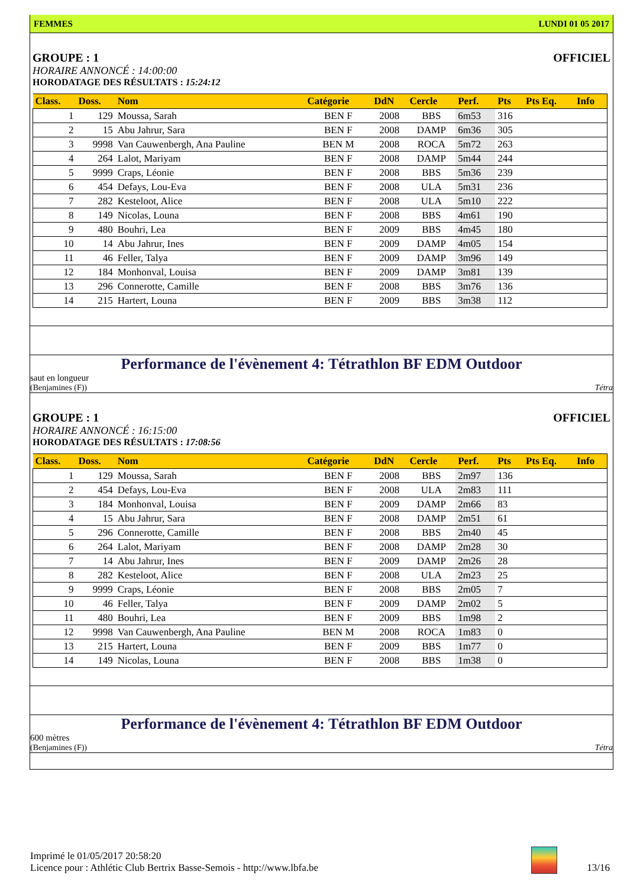FEMMES LUNDI 01 05 2017
GROUPE : 1 OFFICIEL
HORAIRE ANNONCÉ : 14:00:00
HORODATAGE DES RÉSULTATS : 15:24:12
| Class. | Doss. | Nom | Catégorie | DdN | Cercle | Perf. | Pts | Pts Eq. | Info |
| --- | --- | --- | --- | --- | --- | --- | --- | --- | --- |
| 1 | 129 | Moussa, Sarah | BEN F | 2008 | BBS | 6m53 | 316 | | |
| 2 | 15 | Abu Jahrur, Sara | BEN F | 2008 | DAMP | 6m36 | 305 | | |
| 3 | 9998 | Van Cauwenbergh, Ana Pauline | BEN M | 2008 | ROCA | 5m72 | 263 | | |
| 4 | 264 | Lalot, Mariyam | BEN F | 2008 | DAMP | 5m44 | 244 | | |
| 5 | 9999 | Craps, Léonie | BEN F | 2008 | BBS | 5m36 | 239 | | |
| 6 | 454 | Defays, Lou-Eva | BEN F | 2008 | ULA | 5m31 | 236 | | |
| 7 | 282 | Kesteloot, Alice | BEN F | 2008 | ULA | 5m10 | 222 | | |
| 8 | 149 | Nicolas, Louna | BEN F | 2008 | BBS | 4m61 | 190 | | |
| 9 | 480 | Bouhri, Lea | BEN F | 2009 | BBS | 4m45 | 180 | | |
| 10 | 14 | Abu Jahrur, Ines | BEN F | 2009 | DAMP | 4m05 | 154 | | |
| 11 | 46 | Feller, Talya | BEN F | 2009 | DAMP | 3m96 | 149 | | |
| 12 | 184 | Monhonval, Louisa | BEN F | 2009 | DAMP | 3m81 | 139 | | |
| 13 | 296 | Connerotte, Camille | BEN F | 2008 | BBS | 3m76 | 136 | | |
| 14 | 215 | Hartert, Louna | BEN F | 2009 | BBS | 3m38 | 112 | | |
Performance de l'évènement 4: Tétrathlon BF EDM Outdoor
saut en longueur
(Benjamines (F)) Tétra
GROUPE : 1 OFFICIEL
HORAIRE ANNONCÉ : 16:15:00
HORODATAGE DES RÉSULTATS : 17:08:56
| Class. | Doss. | Nom | Catégorie | DdN | Cercle | Perf. | Pts | Pts Eq. | Info |
| --- | --- | --- | --- | --- | --- | --- | --- | --- | --- |
| 1 | 129 | Moussa, Sarah | BEN F | 2008 | BBS | 2m97 | 136 | | |
| 2 | 454 | Defays, Lou-Eva | BEN F | 2008 | ULA | 2m83 | 111 | | |
| 3 | 184 | Monhonval, Louisa | BEN F | 2009 | DAMP | 2m66 | 83 | | |
| 4 | 15 | Abu Jahrur, Sara | BEN F | 2008 | DAMP | 2m51 | 61 | | |
| 5 | 296 | Connerotte, Camille | BEN F | 2008 | BBS | 2m40 | 45 | | |
| 6 | 264 | Lalot, Mariyam | BEN F | 2008 | DAMP | 2m28 | 30 | | |
| 7 | 14 | Abu Jahrur, Ines | BEN F | 2009 | DAMP | 2m26 | 28 | | |
| 8 | 282 | Kesteloot, Alice | BEN F | 2008 | ULA | 2m23 | 25 | | |
| 9 | 9999 | Craps, Léonie | BEN F | 2008 | BBS | 2m05 | 7 | | |
| 10 | 46 | Feller, Talya | BEN F | 2009 | DAMP | 2m02 | 5 | | |
| 11 | 480 | Bouhri, Lea | BEN F | 2009 | BBS | 1m98 | 2 | | |
| 12 | 9998 | Van Cauwenbergh, Ana Pauline | BEN M | 2008 | ROCA | 1m83 | 0 | | |
| 13 | 215 | Hartert, Louna | BEN F | 2009 | BBS | 1m77 | 0 | | |
| 14 | 149 | Nicolas, Louna | BEN F | 2008 | BBS | 1m38 | 0 | | |
Performance de l'évènement 4: Tétrathlon BF EDM Outdoor
600 mètres
(Benjamines (F)) Tétra
Imprimé le 01/05/2017 20:58:20
Licence pour : Athlétic Club Bertrix Basse-Semois - http://www.lbfa.be
13/16